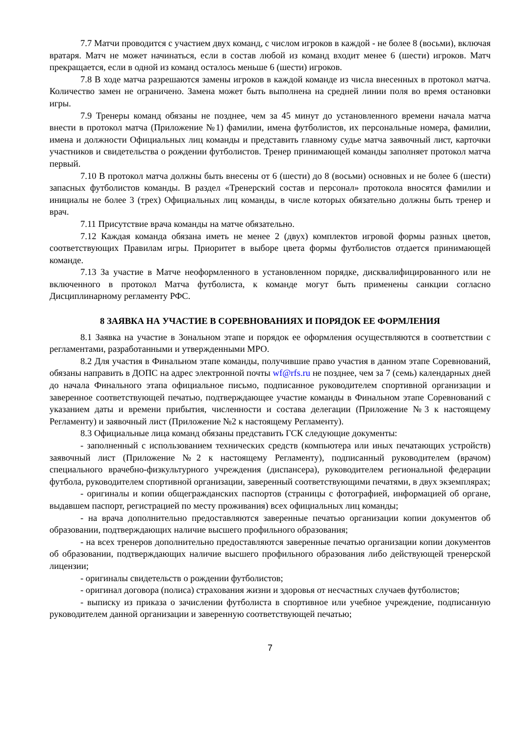7.7 Матчи проводится с участием двух команд, с числом игроков в каждой - не более 8 (восьми), включая вратаря. Матч не может начинаться, если в состав любой из команд входит менее 6 (шести) игроков. Матч прекращается, если в одной из команд осталось меньше 6 (шести) игроков.
7.8 В ходе матча разрешаются замены игроков в каждой команде из числа внесенных в протокол матча. Количество замен не ограничено. Замена может быть выполнена на средней линии поля во время остановки игры.
7.9 Тренеры команд обязаны не позднее, чем за 45 минут до установленного времени начала матча внести в протокол матча (Приложение №1) фамилии, имена футболистов, их персональные номера, фамилии, имена и должности Официальных лиц команды и представить главному судье матча заявочный лист, карточки участников и свидетельства о рождении футболистов. Тренер принимающей команды заполняет протокол матча первый.
7.10 В протокол матча должны быть внесены от 6 (шести) до 8 (восьми) основных и не более 6 (шести) запасных футболистов команды. В раздел «Тренерский состав и персонал» протокола вносятся фамилии и инициалы не более 3 (трех) Официальных лиц команды, в числе которых обязательно должны быть тренер и врач.
7.11 Присутствие врача команды на матче обязательно.
7.12 Каждая команда обязана иметь не менее 2 (двух) комплектов игровой формы разных цветов, соответствующих Правилам игры. Приоритет в выборе цвета формы футболистов отдается принимающей команде.
7.13 За участие в Матче неоформленного в установленном порядке, дисквалифицированного или не включенного в протокол Матча футболиста, к команде могут быть применены санкции согласно Дисциплинарному регламенту РФС.
8 ЗАЯВКА НА УЧАСТИЕ В СОРЕВНОВАНИЯХ И ПОРЯДОК ЕЕ ФОРМЛЕНИЯ
8.1 Заявка на участие в Зональном этапе и порядок ее оформления осуществляются в соответствии с регламентами, разработанными и утвержденными МРО.
8.2 Для участия в Финальном этапе команды, получившие право участия в данном этапе Соревнований, обязаны направить в ДОПС на адрес электронной почты wf@rfs.ru не позднее, чем за 7 (семь) календарных дней до начала Финального этапа официальное письмо, подписанное руководителем спортивной организации и заверенное соответствующей печатью, подтверждающее участие команды в Финальном этапе Соревнований с указанием даты и времени прибытия, численности и состава делегации (Приложение №3 к настоящему Регламенту) и заявочный лист (Приложение №2 к настоящему Регламенту).
8.3 Официальные лица команд обязаны представить ГСК следующие документы:
- заполненный с использованием технических средств (компьютера или иных печатающих устройств) заявочный лист (Приложение №2 к настоящему Регламенту), подписанный руководителем (врачом) специального врачебно-физкультурного учреждения (диспансера), руководителем региональной федерации футбола, руководителем спортивной организации, заверенный соответствующими печатями, в двух экземплярах;
- оригиналы и копии общегражданских паспортов (страницы с фотографией, информацией об органе, выдавшем паспорт, регистрацией по месту проживания) всех официальных лиц команды;
- на врача дополнительно предоставляются заверенные печатью организации копии документов об образовании, подтверждающих наличие высшего профильного образования;
- на всех тренеров дополнительно предоставляются заверенные печатью организации копии документов об образовании, подтверждающих наличие высшего профильного образования либо действующей тренерской лицензии;
- оригиналы свидетельств о рождении футболистов;
- оригинал договора (полиса) страхования жизни и здоровья от несчастных случаев футболистов;
- выписку из приказа о зачислении футболиста в спортивное или учебное учреждение, подписанную руководителем данной организации и заверенную соответствующей печатью;
7